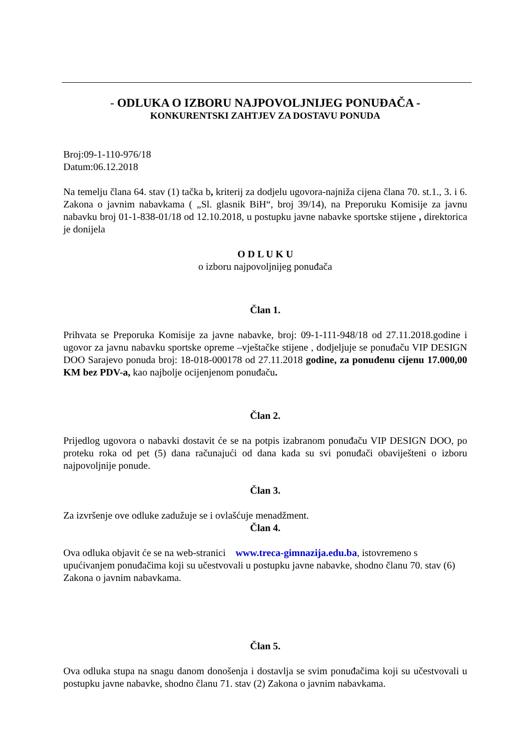- ODLUKA O IZBORU NAJPOVOLJNIJEG PONUĐAČA -
KONKURENTSKI ZAHTJEV ZA DOSTAVU PONUDA
Broj:09-1-110-976/18
Datum:06.12.2018
Na temelju člana 64. stav (1) tačka b, kriterij za dodjelu ugovora-najniža cijena člana 70. st.1., 3. i 6. Zakona o javnim nabavkama ( „Sl. glasnik BiH“, broj 39/14), na Preporuku Komisije za javnu nabavku broj 01-1-838-01/18 od 12.10.2018, u postupku javne nabavke sportske stijene , direktorica je donijela
O D L U K U
o izboru najpovoljnijeg ponuđača
Član 1.
Prihvata se Preporuka Komisije za javne nabavke, broj: 09-1-111-948/18 od 27.11.2018.godine i ugovor za javnu nabavku sportske opreme –vještačke stijene , dodjeljuje se ponuđaču VIP DESIGN DOO Sarajevo ponuda broj: 18-018-000178 od 27.11.2018 godine, za ponuđenu cijenu 17.000,00 KM bez PDV-a, kao najbolje ocijenjenom ponuđaču.
Član 2.
Prijedlog ugovora o nabavki dostavit će se na potpis izabranom ponuđaču VIP DESIGN DOO, po proteku roka od pet (5) dana računajući od dana kada su svi ponuđači obaviješteni o izboru najpovoljnije ponude.
Član 3.
Za izvršenje ove odluke zadužuje se i ovlašćuje menadžment.
Član 4.
Ova odluka objavit će se na web-stranici www.treca-gimnazija.edu.ba, istovremeno s upućivanjem ponuđačima koji su učestvovali u postupku javne nabavke, shodno članu 70. stav (6) Zakona o javnim nabavkama.
Član 5.
Ova odluka stupa na snagu danom donošenja i dostavlja se svim ponuđačima koji su učestvovali u postupku javne nabavke, shodno članu 71. stav (2) Zakona o javnim nabavkama.